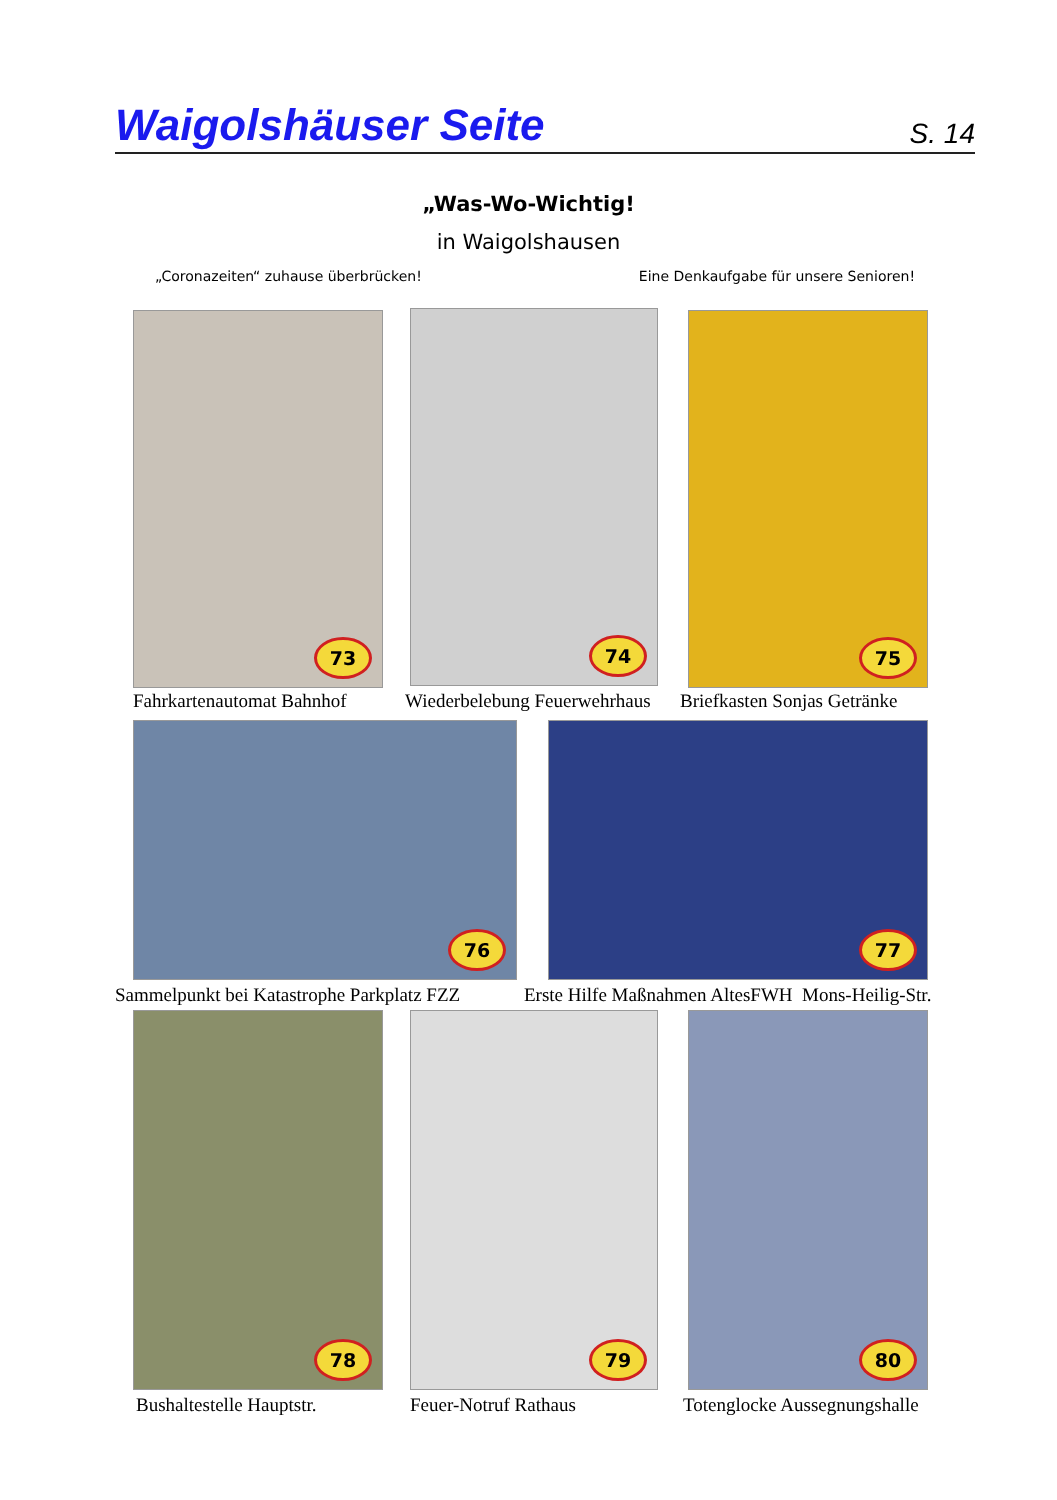Waigolshäuser Seite
S. 14
„Was-Wo-Wichtig!
in Waigolshausen
„Coronazeiten“ zuhause überbrücken! Eine Denkaufgabe für unsere Senioren!
73 74 75
Fahrkartenautomat Bahnhof Wiederbelebung Feuerwehrhaus Briefkasten Sonjas Getränke
76 77
Sammelpunkt bei Katastrophe Parkplatz FZZ Erste Hilfe Maßnahmen AltesFWH Mons-Heilig-Str.
78 79 80
Bushaltestelle Hauptstr. Feuer-Notruf Rathaus Totenglocke Aussegnungshalle